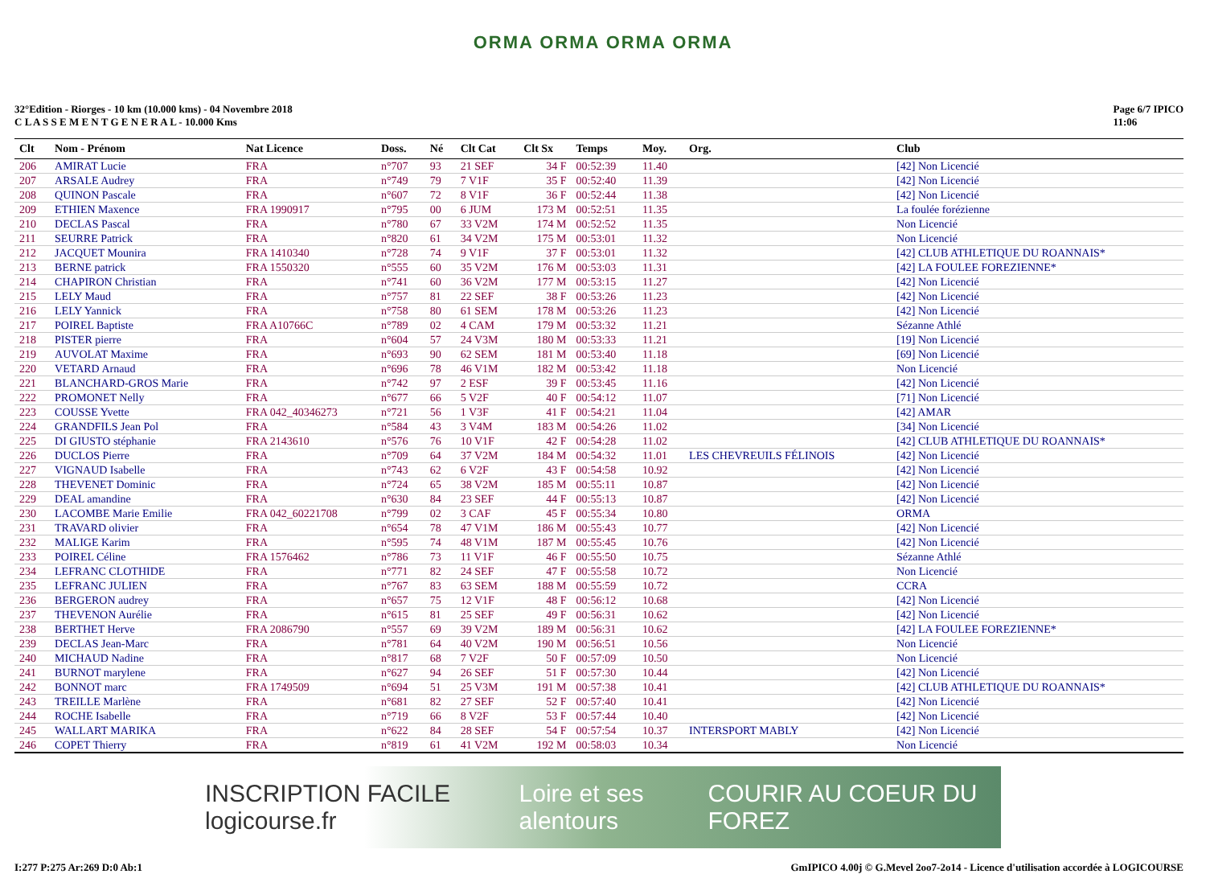ORMA ORMA ORMA ORMA
32°Edition - Riorges - 10 km (10.000 kms) - 04 Novembre 2018
C L A S S E M E N T G E N E R A L - 10.000 Kms
Page 6/7 IPICO
11:06
| Clt | Nom - Prénom | Nat Licence | Doss. | Né | Clt Cat | Clt Sx | Temps | Moy. | Org. | Club |
| --- | --- | --- | --- | --- | --- | --- | --- | --- | --- | --- |
| 206 | AMIRAT Lucie | FRA | n°707 | 93 | 21 SEF | 34 F | 00:52:39 | 11.40 | | [42] Non Licencié |
| 207 | ARSALE Audrey | FRA | n°749 | 79 | 7 V1F | 35 F | 00:52:40 | 11.39 | | [42] Non Licencié |
| 208 | QUINON Pascale | FRA | n°607 | 72 | 8 V1F | 36 F | 00:52:44 | 11.38 | | [42] Non Licencié |
| 209 | ETHIEN Maxence | FRA 1990917 | n°795 | 00 | 6 JUM | 173 M | 00:52:51 | 11.35 | | La foulée forézienne |
| 210 | DECLAS Pascal | FRA | n°780 | 67 | 33 V2M | 174 M | 00:52:52 | 11.35 | | Non Licencié |
| 211 | SEURRE Patrick | FRA | n°820 | 61 | 34 V2M | 175 M | 00:53:01 | 11.32 | | Non Licencié |
| 212 | JACQUET Mounira | FRA 1410340 | n°728 | 74 | 9 V1F | 37 F | 00:53:01 | 11.32 | | [42] CLUB ATHLETIQUE DU ROANNAIS* |
| 213 | BERNE patrick | FRA 1550320 | n°555 | 60 | 35 V2M | 176 M | 00:53:03 | 11.31 | | [42] LA FOULEE FOREZIENNE* |
| 214 | CHAPIRON Christian | FRA | n°741 | 60 | 36 V2M | 177 M | 00:53:15 | 11.27 | | [42] Non Licencié |
| 215 | LELY Maud | FRA | n°757 | 81 | 22 SEF | 38 F | 00:53:26 | 11.23 | | [42] Non Licencié |
| 216 | LELY Yannick | FRA | n°758 | 80 | 61 SEM | 178 M | 00:53:26 | 11.23 | | [42] Non Licencié |
| 217 | POIREL Baptiste | FRA A10766C | n°789 | 02 | 4 CAM | 179 M | 00:53:32 | 11.21 | | Sézanne Athlé |
| 218 | PISTER pierre | FRA | n°604 | 57 | 24 V3M | 180 M | 00:53:33 | 11.21 | | [19] Non Licencié |
| 219 | AUVOLAT Maxime | FRA | n°693 | 90 | 62 SEM | 181 M | 00:53:40 | 11.18 | | [69] Non Licencié |
| 220 | VETARD Arnaud | FRA | n°696 | 78 | 46 V1M | 182 M | 00:53:42 | 11.18 | | Non Licencié |
| 221 | BLANCHARD-GROS Marie | FRA | n°742 | 97 | 2 ESF | 39 F | 00:53:45 | 11.16 | | [42] Non Licencié |
| 222 | PROMONET Nelly | FRA | n°677 | 66 | 5 V2F | 40 F | 00:54:12 | 11.07 | | [71] Non Licencié |
| 223 | COUSSE Yvette | FRA 042_40346273 | n°721 | 56 | 1 V3F | 41 F | 00:54:21 | 11.04 | | [42] AMAR |
| 224 | GRANDFILS Jean Pol | FRA | n°584 | 43 | 3 V4M | 183 M | 00:54:26 | 11.02 | | [34] Non Licencié |
| 225 | DI GIUSTO stéphanie | FRA 2143610 | n°576 | 76 | 10 V1F | 42 F | 00:54:28 | 11.02 | | [42] CLUB ATHLETIQUE DU ROANNAIS* |
| 226 | DUCLOS Pierre | FRA | n°709 | 64 | 37 V2M | 184 M | 00:54:32 | 11.01 | LES CHEVREUILS FÉLINOIS | [42] Non Licencié |
| 227 | VIGNAUD Isabelle | FRA | n°743 | 62 | 6 V2F | 43 F | 00:54:58 | 10.92 | | [42] Non Licencié |
| 228 | THEVENET Dominic | FRA | n°724 | 65 | 38 V2M | 185 M | 00:55:11 | 10.87 | | [42] Non Licencié |
| 229 | DEAL amandine | FRA | n°630 | 84 | 23 SEF | 44 F | 00:55:13 | 10.87 | | [42] Non Licencié |
| 230 | LACOMBE Marie Emilie | FRA 042_60221708 | n°799 | 02 | 3 CAF | 45 F | 00:55:34 | 10.80 | | ORMA |
| 231 | TRAVARD olivier | FRA | n°654 | 78 | 47 V1M | 186 M | 00:55:43 | 10.77 | | [42] Non Licencié |
| 232 | MALIGE Karim | FRA | n°595 | 74 | 48 V1M | 187 M | 00:55:45 | 10.76 | | [42] Non Licencié |
| 233 | POIREL Céline | FRA 1576462 | n°786 | 73 | 11 V1F | 46 F | 00:55:50 | 10.75 | | Sézanne Athlé |
| 234 | LEFRANC CLOTHIDE | FRA | n°771 | 82 | 24 SEF | 47 F | 00:55:58 | 10.72 | | Non Licencié |
| 235 | LEFRANC JULIEN | FRA | n°767 | 83 | 63 SEM | 188 M | 00:55:59 | 10.72 | | CCRA |
| 236 | BERGERON audrey | FRA | n°657 | 75 | 12 V1F | 48 F | 00:56:12 | 10.68 | | [42] Non Licencié |
| 237 | THEVENON Aurélie | FRA | n°615 | 81 | 25 SEF | 49 F | 00:56:31 | 10.62 | | [42] Non Licencié |
| 238 | BERTHET Herve | FRA 2086790 | n°557 | 69 | 39 V2M | 189 M | 00:56:31 | 10.62 | | [42] LA FOULEE FOREZIENNE* |
| 239 | DECLAS Jean-Marc | FRA | n°781 | 64 | 40 V2M | 190 M | 00:56:51 | 10.56 | | Non Licencié |
| 240 | MICHAUD Nadine | FRA | n°817 | 68 | 7 V2F | 50 F | 00:57:09 | 10.50 | | Non Licencié |
| 241 | BURNOT marylene | FRA | n°627 | 94 | 26 SEF | 51 F | 00:57:30 | 10.44 | | [42] Non Licencié |
| 242 | BONNOT marc | FRA 1749509 | n°694 | 51 | 25 V3M | 191 M | 00:57:38 | 10.41 | | [42] CLUB ATHLETIQUE DU ROANNAIS* |
| 243 | TREILLE Marlène | FRA | n°681 | 82 | 27 SEF | 52 F | 00:57:40 | 10.41 | | [42] Non Licencié |
| 244 | ROCHE Isabelle | FRA | n°719 | 66 | 8 V2F | 53 F | 00:57:44 | 10.40 | | [42] Non Licencié |
| 245 | WALLART MARIKA | FRA | n°622 | 84 | 28 SEF | 54 F | 00:57:54 | 10.37 | INTERSPORT MABLY | [42] Non Licencié |
| 246 | COPET Thierry | FRA | n°819 | 61 | 41 V2M | 192 M | 00:58:03 | 10.34 | | Non Licencié |
INSCRIPTION FACILE logicourse.fr Loire et ses alentours COURIR AU COEUR DU FOREZ
I:277 P:275 Ar:269 D:0 Ab:1 GmIPICO 4.00j © G.Mevel 2oo7-2o14 - Licence d'utilisation accordée à LOGICOURSE